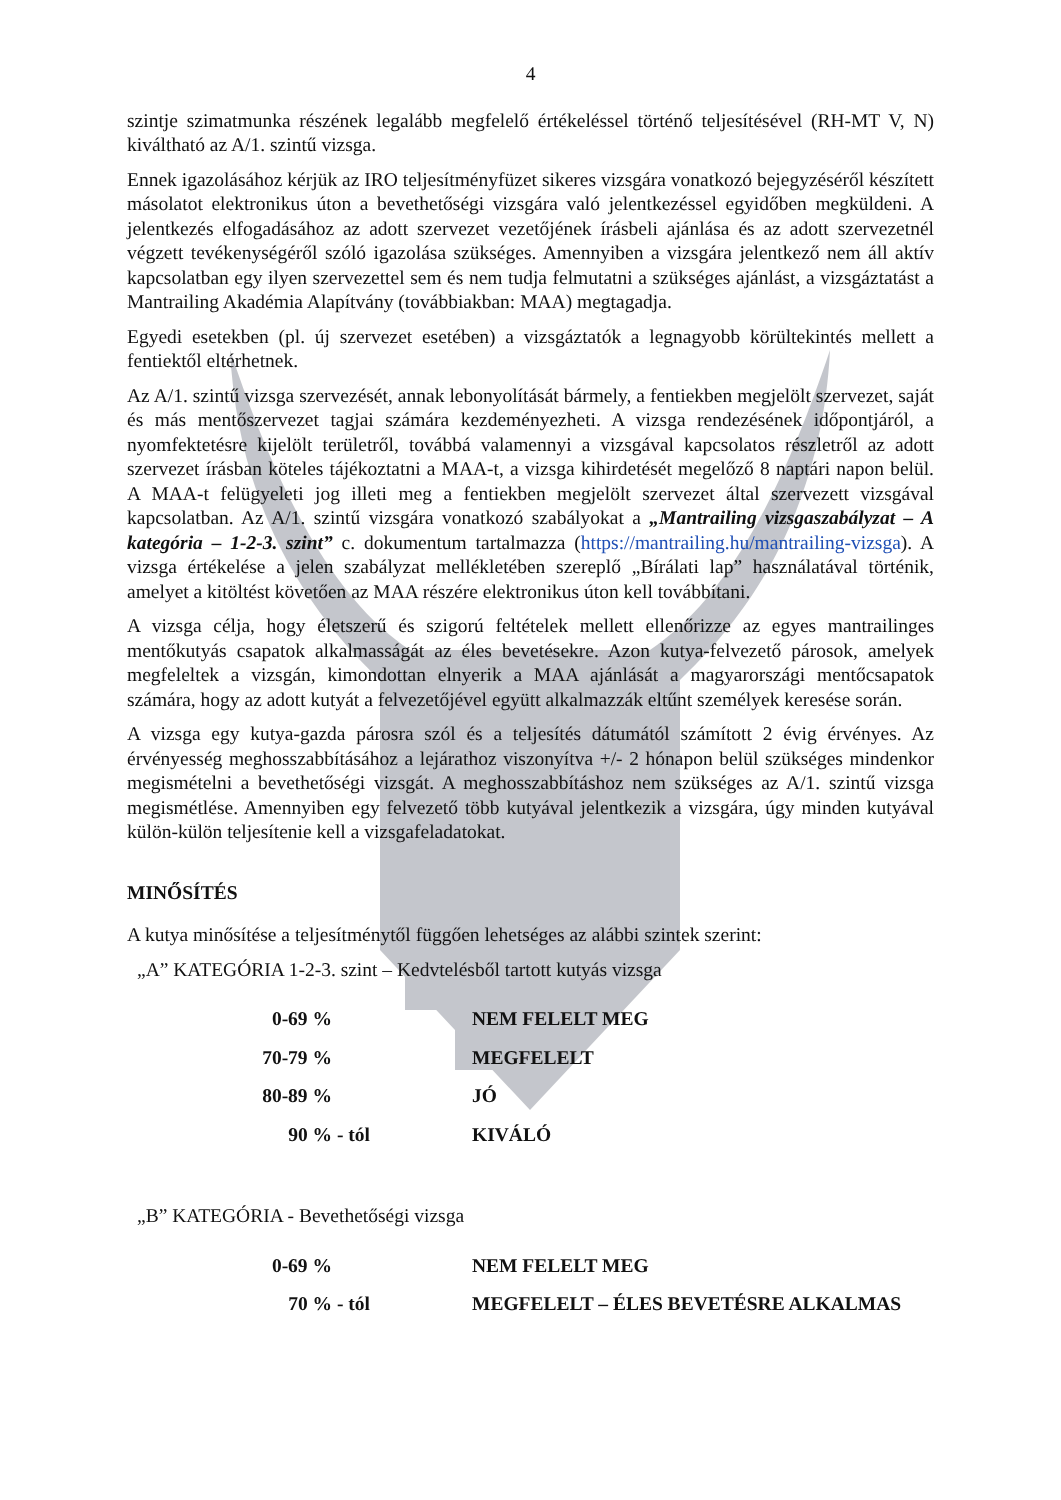4
szintje szimatmunka részének legalább megfelelő értékeléssel történő teljesítésével (RH-MT V, N) kiváltható az A/1. szintű vizsga.
Ennek igazolásához kérjük az IRO teljesítményfüzet sikeres vizsgára vonatkozó bejegyzéséről készített másolatot elektronikus úton a bevethetőségi vizsgára való jelentkezéssel egyidőben megküldeni. A jelentkezés elfogadásához az adott szervezet vezetőjének írásbeli ajánlása és az adott szervezetnél végzett tevékenységéről szóló igazolása szükséges. Amennyiben a vizsgára jelentkező nem áll aktív kapcsolatban egy ilyen szervezettel sem és nem tudja felmutatni a szükséges ajánlást, a vizsgáztatást a Mantrailing Akadémia Alapítvány (továbbiakban: MAA) megtagadja.
Egyedi esetekben (pl. új szervezet esetében) a vizsgáztatók a legnagyobb körültekintés mellett a fentiektől eltérhetnek.
Az A/1. szintű vizsga szervezését, annak lebonyolítását bármely, a fentiekben megjelölt szervezet, saját és más mentőszervezet tagjai számára kezdeményezheti. A vizsga rendezésének időpontjáról, a nyomfektetésre kijelölt területről, továbbá valamennyi a vizsgával kapcsolatos részletről az adott szervezet írásban köteles tájékoztatni a MAA-t, a vizsga kihirdetését megelőző 8 naptári napon belül. A MAA-t felügyeleti jog illeti meg a fentiekben megjelölt szervezet által szervezett vizsgával kapcsolatban. Az A/1. szintű vizsgára vonatkozó szabályokat a „Mantrailing vizsgaszabályzat – A kategória – 1-2-3. szint” c. dokumentum tartalmazza (https://mantrailing.hu/mantrailing-vizsga). A vizsga értékelése a jelen szabályzat mellékletében szereplő „Bírálati lap” használatával történik, amelyet a kitöltést követően az MAA részére elektronikus úton kell továbbítani.
A vizsga célja, hogy életszerű és szigorú feltételek mellett ellenőrizze az egyes mantrailinges mentőkutyás csapatok alkalmasságát az éles bevetésekre. Azon kutya-felvezető párosok, amelyek megfeleltek a vizsgán, kimondottan elnyerik a MAA ajánlását a magyarországi mentőcsapatok számára, hogy az adott kutyát a felvezetőjével együtt alkalmazzák eltűnt személyek keresése során.
A vizsga egy kutya-gazda párosra szól és a teljesítés dátumától számított 2 évig érvényes. Az érvényesség meghosszabbításához a lejárathoz viszonyítva +/- 2 hónapon belül szükséges mindenkor megismételni a bevethetőségi vizsgát. A meghosszabbításhoz nem szükséges az A/1. szintű vizsga megismétlése. Amennyiben egy felvezető több kutyával jelentkezik a vizsgára, úgy minden kutyával külön-külön teljesítenie kell a vizsgafeladatokat.
MINŐSÍTÉS
A kutya minősítése a teljesítménytől függően lehetséges az alábbi szintek szerint:
„A” KATEGÓRIA 1-2-3. szint – Kedvtelésből tartott kutyás vizsga
| 0-69 % | | NEM FELELT MEG |
| 70-79 % | | MEGFELELT |
| 80-89 % | | JÓ |
| 90 % | - tól | KIVÁLÓ |
„B” KATEGÓRIA - Bevethetőségi vizsga
| 0-69 % | | NEM FELELT MEG |
| 70 % | - tól | MEGFELELT – ÉLES BEVETÉSRE ALKALMAS |